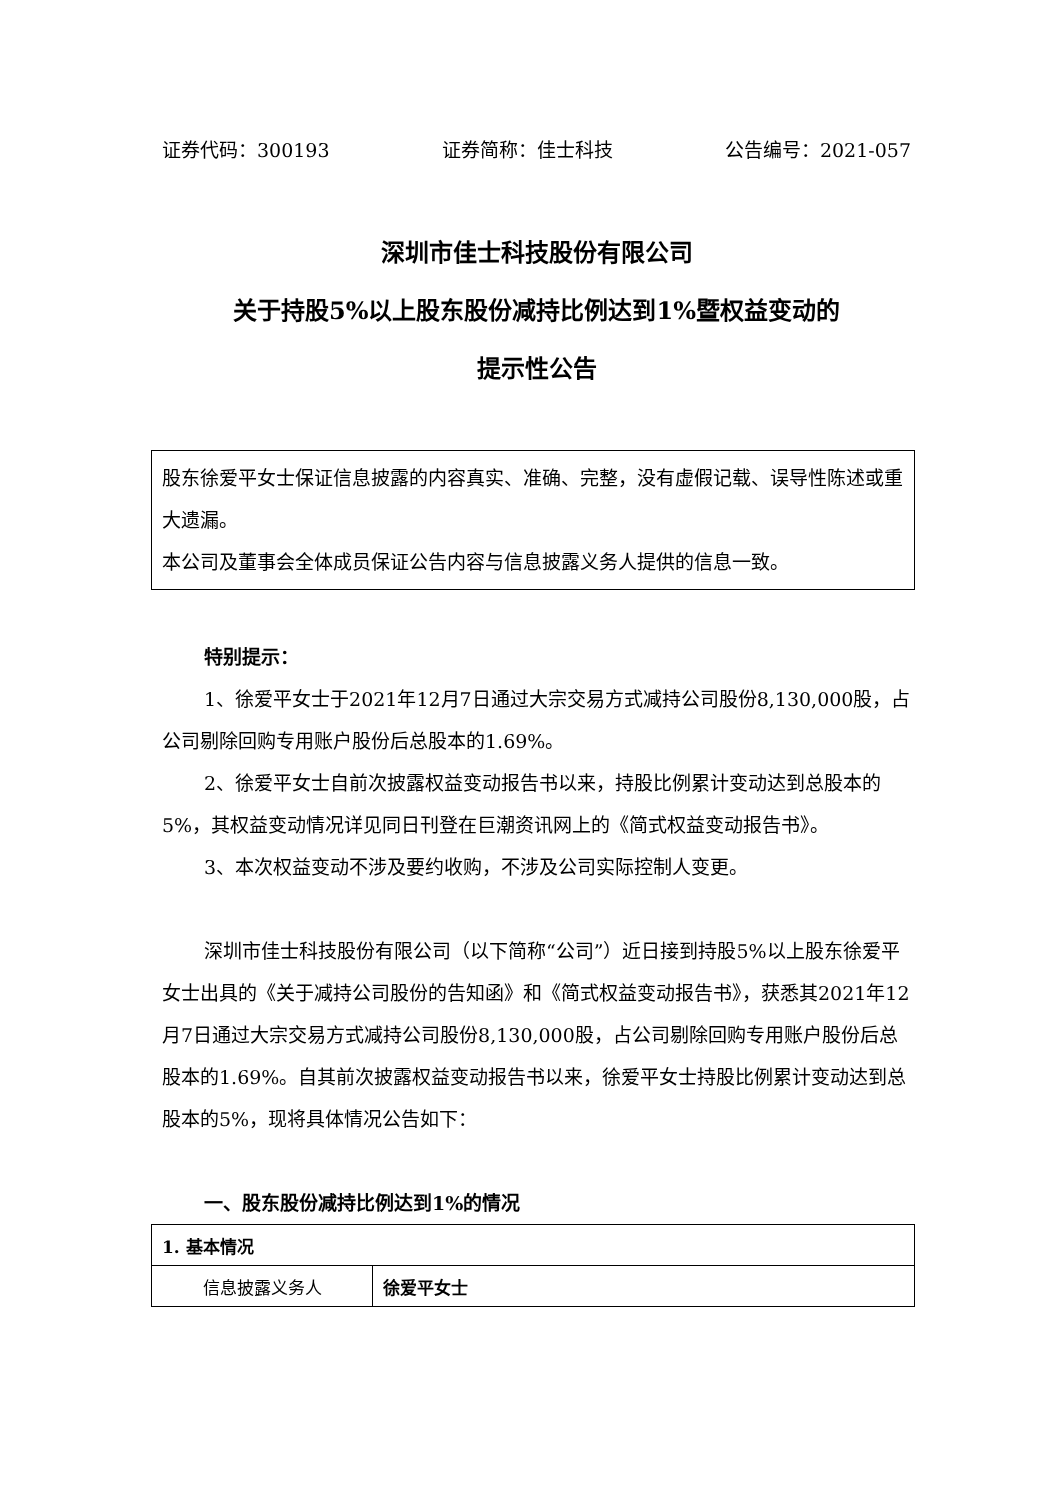证券代码：300193 证券简称：佳士科技 公告编号：2021-057
深圳市佳士科技股份有限公司
关于持股5%以上股东股份减持比例达到1%暨权益变动的
提示性公告
股东徐爱平女士保证信息披露的内容真实、准确、完整，没有虚假记载、误导性陈述或重大遗漏。
本公司及董事会全体成员保证公告内容与信息披露义务人提供的信息一致。
特别提示：
1、徐爱平女士于2021年12月7日通过大宗交易方式减持公司股份8,130,000股，占公司剔除回购专用账户股份后总股本的1.69%。
2、徐爱平女士自前次披露权益变动报告书以来，持股比例累计变动达到总股本的5%，其权益变动情况详见同日刊登在巨潮资讯网上的《简式权益变动报告书》。
3、本次权益变动不涉及要约收购，不涉及公司实际控制人变更。
深圳市佳士科技股份有限公司（以下简称“公司”）近日接到持股5%以上股东徐爱平女士出具的《关于减持公司股份的告知函》和《简式权益变动报告书》，获悉其2021年12月7日通过大宗交易方式减持公司股份8,130,000股，占公司剔除回购专用账户股份后总股本的1.69%。自其前次披露权益变动报告书以来，徐爱平女士持股比例累计变动达到总股本的5%，现将具体情况公告如下：
一、股东股份减持比例达到1%的情况
| 1. 基本情况 | |
| 信息披露义务人 | 徐爱平女士 |